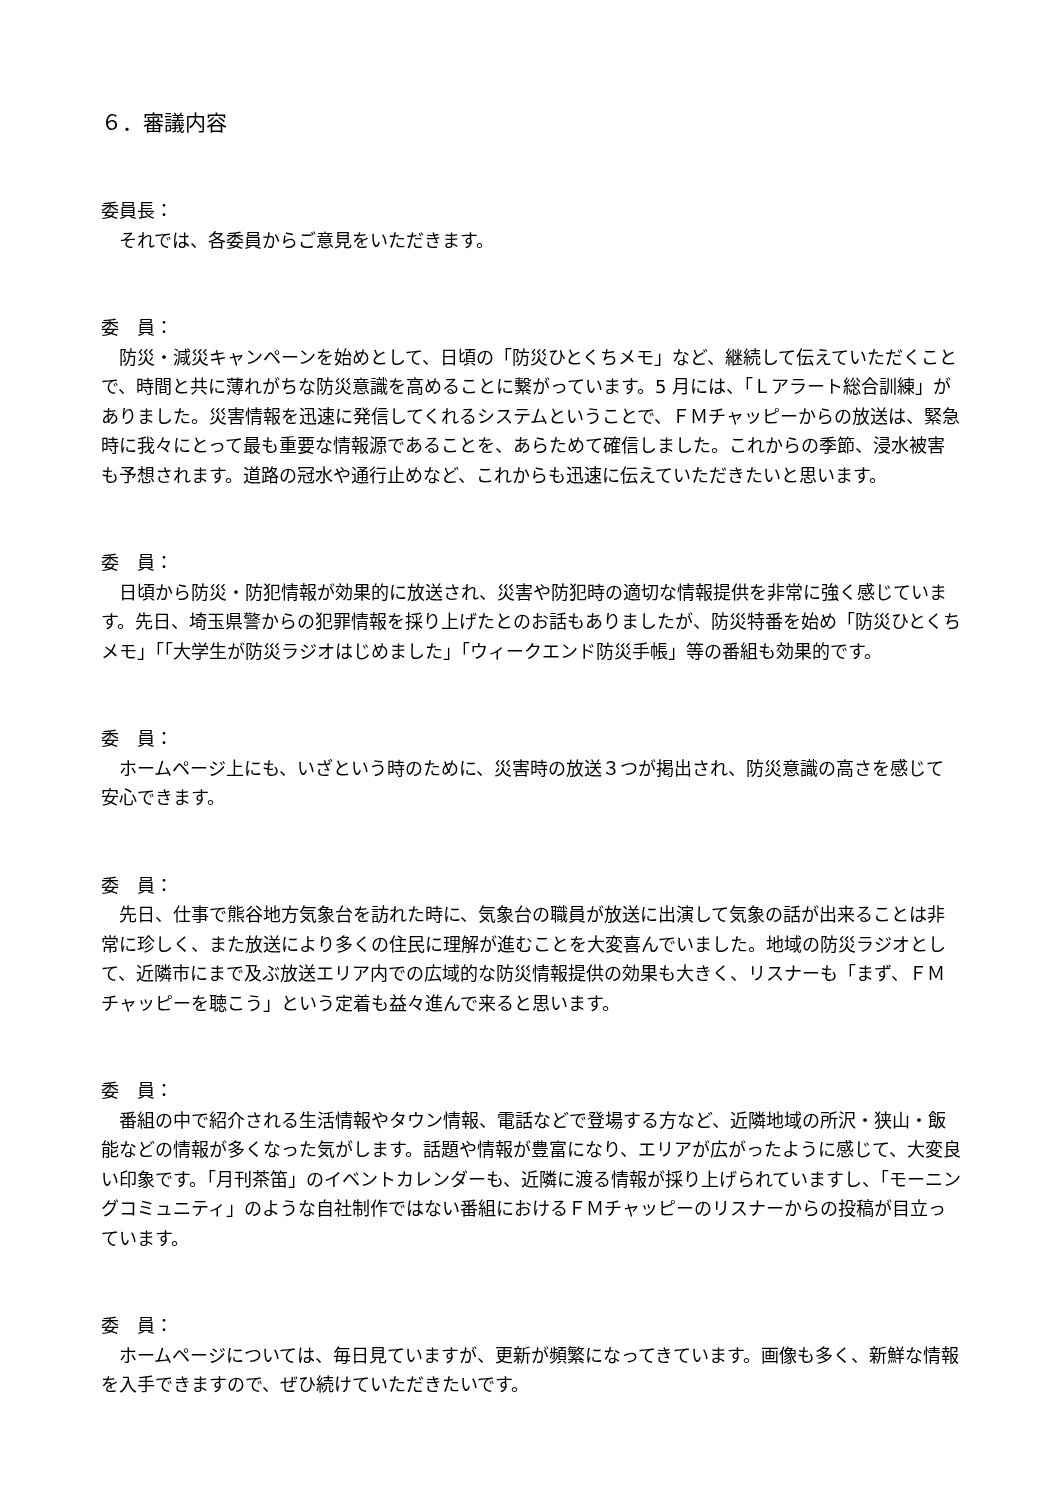６．審議内容
委員長：
　それでは、各委員からご意見をいただきます。
委　員：
　防災・減災キャンペーンを始めとして、日頃の「防災ひとくちメモ」など、継続して伝えていただくことで、時間と共に薄れがちな防災意識を高めることに繋がっています。5 月には、「Ｌアラート総合訓練」がありました。災害情報を迅速に発信してくれるシステムということで、ＦＭチャッピーからの放送は、緊急時に我々にとって最も重要な情報源であることを、あらためて確信しました。これからの季節、浸水被害も予想されます。道路の冠水や通行止めなど、これからも迅速に伝えていただきたいと思います。
委　員：
　日頃から防災・防犯情報が効果的に放送され、災害や防犯時の適切な情報提供を非常に強く感じています。先日、埼玉県警からの犯罪情報を採り上げたとのお話もありましたが、防災特番を始め「防災ひとくちメモ」「「大学生が防災ラジオはじめました」「ウィークエンド防災手帳」等の番組も効果的です。
委　員：
　ホームページ上にも、いざという時のために、災害時の放送３つが掲出され、防災意識の高さを感じて安心できます。
委　員：
　先日、仕事で熊谷地方気象台を訪れた時に、気象台の職員が放送に出演して気象の話が出来ることは非常に珍しく、また放送により多くの住民に理解が進むことを大変喜んでいました。地域の防災ラジオとして、近隣市にまで及ぶ放送エリア内での広域的な防災情報提供の効果も大きく、リスナーも「まず、ＦＭチャッピーを聴こう」という定着も益々進んで来ると思います。
委　員：
　番組の中で紹介される生活情報やタウン情報、電話などで登場する方など、近隣地域の所沢・狭山・飯能などの情報が多くなった気がします。話題や情報が豊富になり、エリアが広がったように感じて、大変良い印象です。「月刊茶笛」のイベントカレンダーも、近隣に渡る情報が採り上げられていますし、「モーニングコミュニティ」のような自社制作ではない番組におけるＦＭチャッピーのリスナーからの投稿が目立っています。
委　員：
　ホームページについては、毎日見ていますが、更新が頻繁になってきています。画像も多く、新鮮な情報を入手できますので、ぜひ続けていただきたいです。